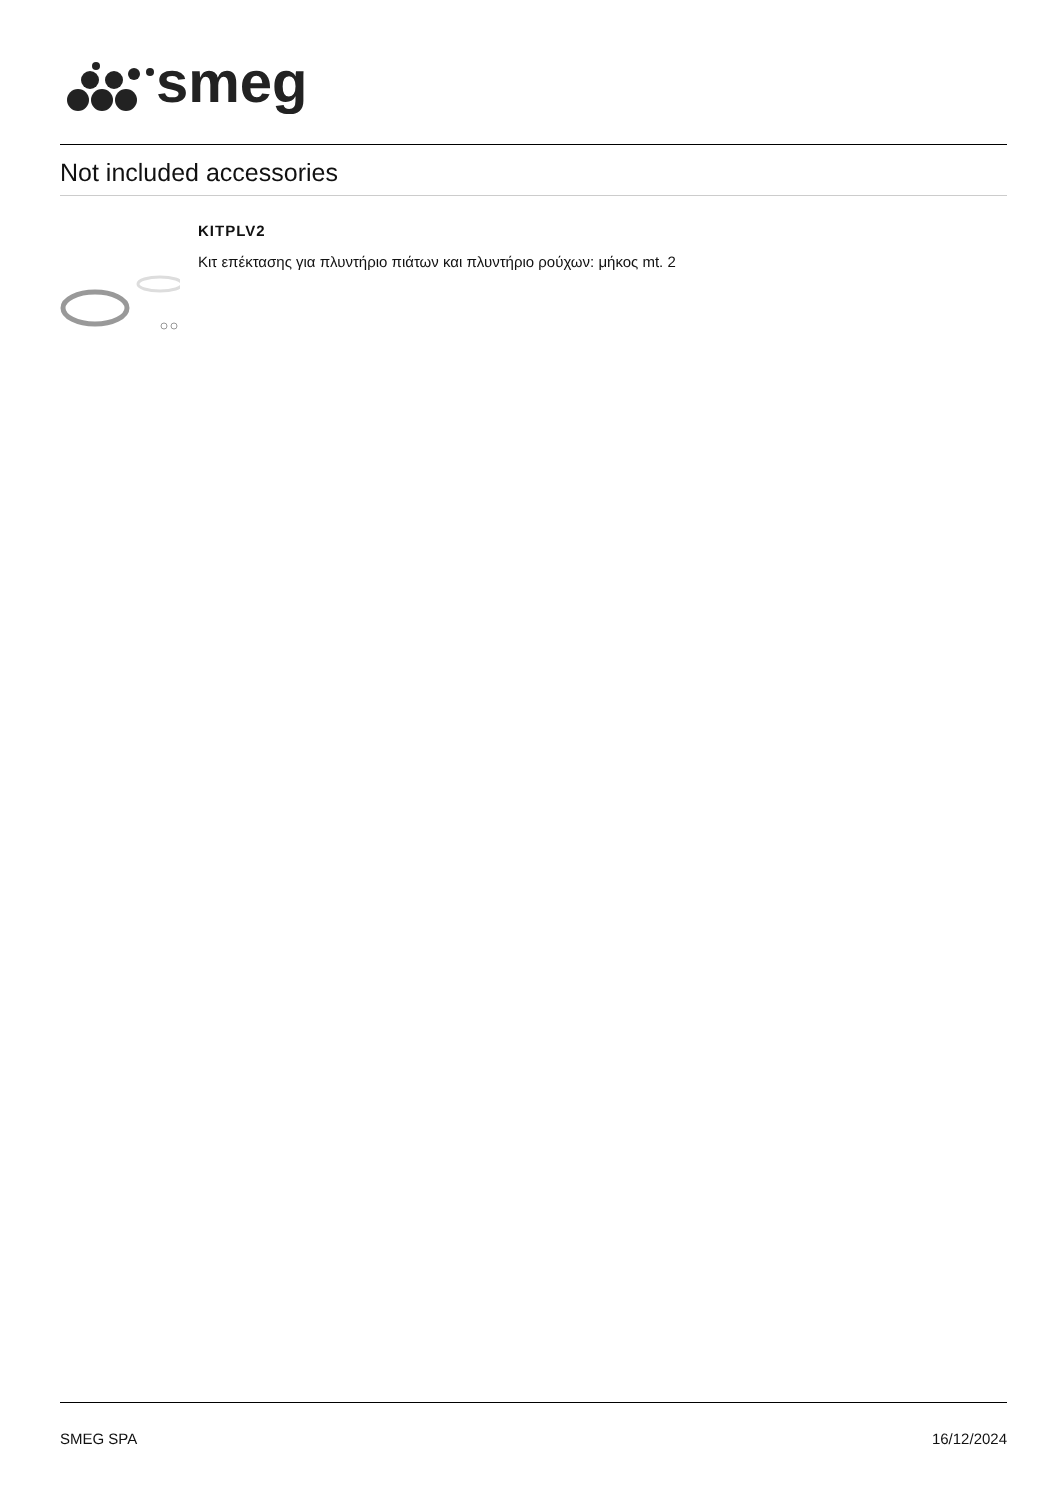smeg
Not included accessories
KITPLV2
Κιτ επέκτασης για πλυντήριο πιάτων και πλυντήριο ρούχων: μήκος mt. 2
SMEG SPA 16/12/2024